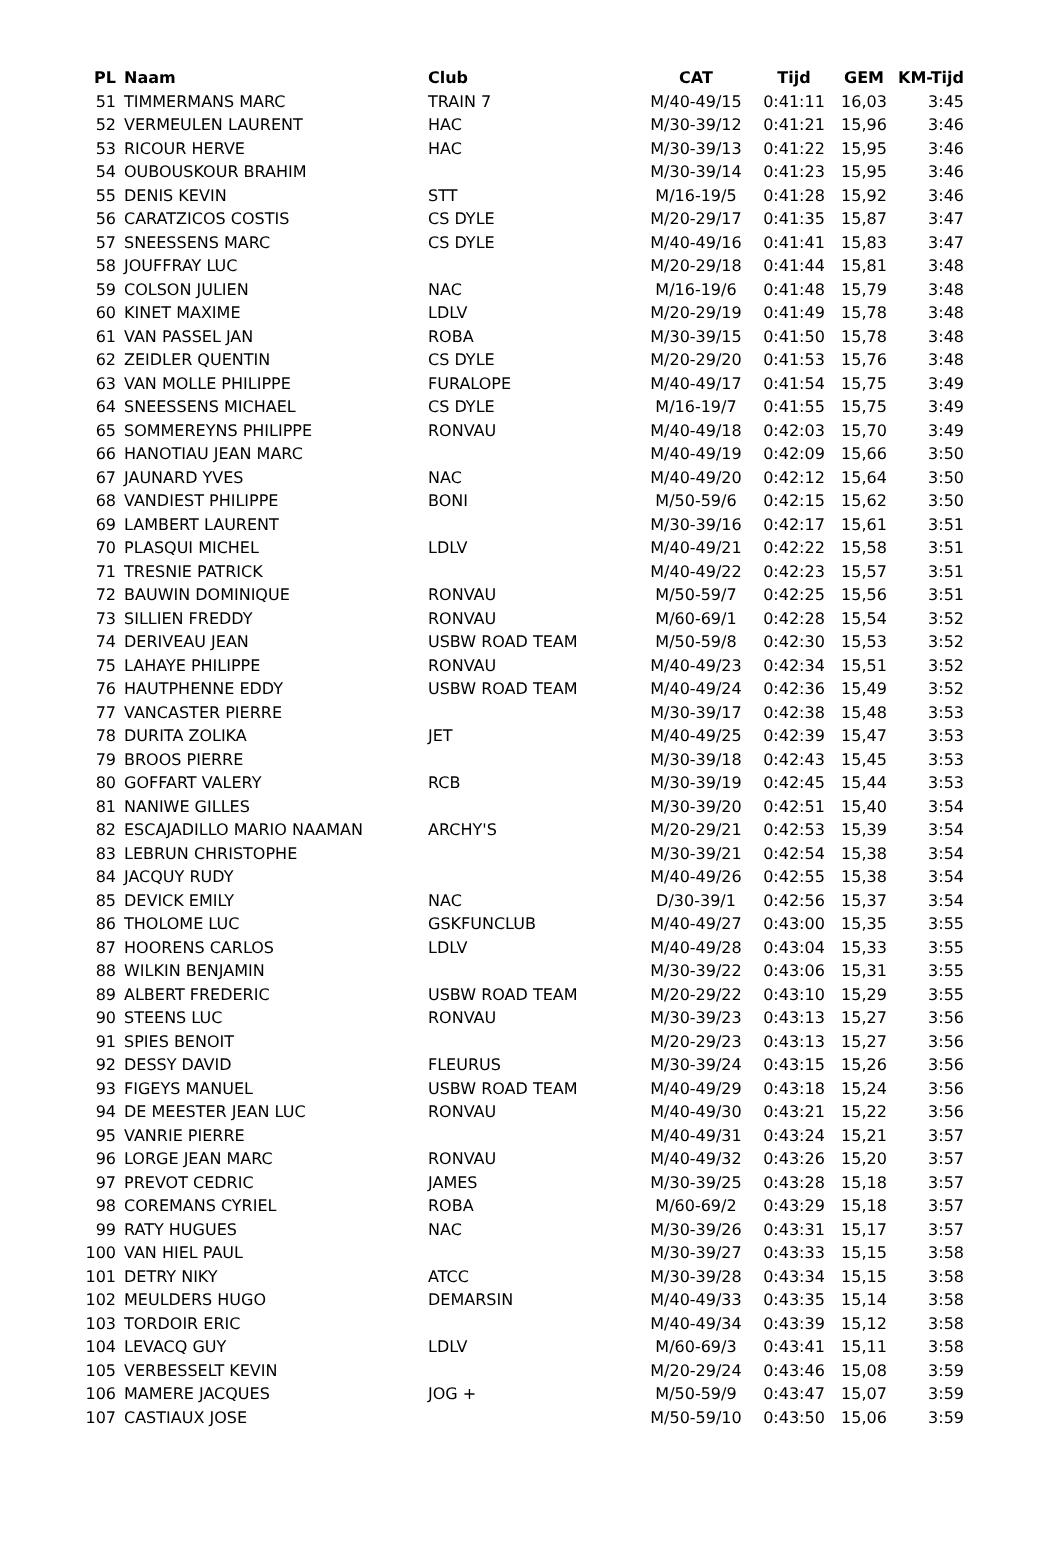| PL | Naam | Club | CAT | Tijd | GEM | KM-Tijd |
| --- | --- | --- | --- | --- | --- | --- |
| 51 | TIMMERMANS MARC | TRAIN 7 | M/40-49/15 | 0:41:11 | 16,03 | 3:45 |
| 52 | VERMEULEN LAURENT | HAC | M/30-39/12 | 0:41:21 | 15,96 | 3:46 |
| 53 | RICOUR HERVE | HAC | M/30-39/13 | 0:41:22 | 15,95 | 3:46 |
| 54 | OUBOUSKOUR BRAHIM | | M/30-39/14 | 0:41:23 | 15,95 | 3:46 |
| 55 | DENIS KEVIN | STT | M/16-19/5 | 0:41:28 | 15,92 | 3:46 |
| 56 | CARATZICOS COSTIS | CS DYLE | M/20-29/17 | 0:41:35 | 15,87 | 3:47 |
| 57 | SNEESSENS MARC | CS DYLE | M/40-49/16 | 0:41:41 | 15,83 | 3:47 |
| 58 | JOUFFRAY LUC | | M/20-29/18 | 0:41:44 | 15,81 | 3:48 |
| 59 | COLSON JULIEN | NAC | M/16-19/6 | 0:41:48 | 15,79 | 3:48 |
| 60 | KINET MAXIME | LDLV | M/20-29/19 | 0:41:49 | 15,78 | 3:48 |
| 61 | VAN PASSEL JAN | ROBA | M/30-39/15 | 0:41:50 | 15,78 | 3:48 |
| 62 | ZEIDLER QUENTIN | CS DYLE | M/20-29/20 | 0:41:53 | 15,76 | 3:48 |
| 63 | VAN MOLLE PHILIPPE | FURALOPE | M/40-49/17 | 0:41:54 | 15,75 | 3:49 |
| 64 | SNEESSENS MICHAEL | CS DYLE | M/16-19/7 | 0:41:55 | 15,75 | 3:49 |
| 65 | SOMMEREYNS PHILIPPE | RONVAU | M/40-49/18 | 0:42:03 | 15,70 | 3:49 |
| 66 | HANOTIAU JEAN MARC | | M/40-49/19 | 0:42:09 | 15,66 | 3:50 |
| 67 | JAUNARD YVES | NAC | M/40-49/20 | 0:42:12 | 15,64 | 3:50 |
| 68 | VANDIEST PHILIPPE | BONI | M/50-59/6 | 0:42:15 | 15,62 | 3:50 |
| 69 | LAMBERT LAURENT | | M/30-39/16 | 0:42:17 | 15,61 | 3:51 |
| 70 | PLASQUI MICHEL | LDLV | M/40-49/21 | 0:42:22 | 15,58 | 3:51 |
| 71 | TRESNIE PATRICK | | M/40-49/22 | 0:42:23 | 15,57 | 3:51 |
| 72 | BAUWIN DOMINIQUE | RONVAU | M/50-59/7 | 0:42:25 | 15,56 | 3:51 |
| 73 | SILLIEN FREDDY | RONVAU | M/60-69/1 | 0:42:28 | 15,54 | 3:52 |
| 74 | DERIVEAU JEAN | USBW ROAD TEAM | M/50-59/8 | 0:42:30 | 15,53 | 3:52 |
| 75 | LAHAYE PHILIPPE | RONVAU | M/40-49/23 | 0:42:34 | 15,51 | 3:52 |
| 76 | HAUTPHENNE EDDY | USBW ROAD TEAM | M/40-49/24 | 0:42:36 | 15,49 | 3:52 |
| 77 | VANCASTER PIERRE | | M/30-39/17 | 0:42:38 | 15,48 | 3:53 |
| 78 | DURITA ZOLIKA | JET | M/40-49/25 | 0:42:39 | 15,47 | 3:53 |
| 79 | BROOS PIERRE | | M/30-39/18 | 0:42:43 | 15,45 | 3:53 |
| 80 | GOFFART VALERY | RCB | M/30-39/19 | 0:42:45 | 15,44 | 3:53 |
| 81 | NANIWE GILLES | | M/30-39/20 | 0:42:51 | 15,40 | 3:54 |
| 82 | ESCAJADILLO MARIO NAAMAN | ARCHY'S | M/20-29/21 | 0:42:53 | 15,39 | 3:54 |
| 83 | LEBRUN CHRISTOPHE | | M/30-39/21 | 0:42:54 | 15,38 | 3:54 |
| 84 | JACQUY RUDY | | M/40-49/26 | 0:42:55 | 15,38 | 3:54 |
| 85 | DEVICK EMILY | NAC | D/30-39/1 | 0:42:56 | 15,37 | 3:54 |
| 86 | THOLOME LUC | GSKFUNCLUB | M/40-49/27 | 0:43:00 | 15,35 | 3:55 |
| 87 | HOORENS CARLOS | LDLV | M/40-49/28 | 0:43:04 | 15,33 | 3:55 |
| 88 | WILKIN BENJAMIN | | M/30-39/22 | 0:43:06 | 15,31 | 3:55 |
| 89 | ALBERT FREDERIC | USBW ROAD TEAM | M/20-29/22 | 0:43:10 | 15,29 | 3:55 |
| 90 | STEENS LUC | RONVAU | M/30-39/23 | 0:43:13 | 15,27 | 3:56 |
| 91 | SPIES BENOIT | | M/20-29/23 | 0:43:13 | 15,27 | 3:56 |
| 92 | DESSY DAVID | FLEURUS | M/30-39/24 | 0:43:15 | 15,26 | 3:56 |
| 93 | FIGEYS MANUEL | USBW ROAD TEAM | M/40-49/29 | 0:43:18 | 15,24 | 3:56 |
| 94 | DE MEESTER JEAN LUC | RONVAU | M/40-49/30 | 0:43:21 | 15,22 | 3:56 |
| 95 | VANRIE PIERRE | | M/40-49/31 | 0:43:24 | 15,21 | 3:57 |
| 96 | LORGE JEAN MARC | RONVAU | M/40-49/32 | 0:43:26 | 15,20 | 3:57 |
| 97 | PREVOT CEDRIC | JAMES | M/30-39/25 | 0:43:28 | 15,18 | 3:57 |
| 98 | COREMANS CYRIEL | ROBA | M/60-69/2 | 0:43:29 | 15,18 | 3:57 |
| 99 | RATY HUGUES | NAC | M/30-39/26 | 0:43:31 | 15,17 | 3:57 |
| 100 | VAN HIEL PAUL | | M/30-39/27 | 0:43:33 | 15,15 | 3:58 |
| 101 | DETRY NIKY | ATCC | M/30-39/28 | 0:43:34 | 15,15 | 3:58 |
| 102 | MEULDERS HUGO | DEMARSIN | M/40-49/33 | 0:43:35 | 15,14 | 3:58 |
| 103 | TORDOIR ERIC | | M/40-49/34 | 0:43:39 | 15,12 | 3:58 |
| 104 | LEVACQ GUY | LDLV | M/60-69/3 | 0:43:41 | 15,11 | 3:58 |
| 105 | VERBESSELT KEVIN | | M/20-29/24 | 0:43:46 | 15,08 | 3:59 |
| 106 | MAMERE JACQUES | JOG + | M/50-59/9 | 0:43:47 | 15,07 | 3:59 |
| 107 | CASTIAUX JOSE | | M/50-59/10 | 0:43:50 | 15,06 | 3:59 |